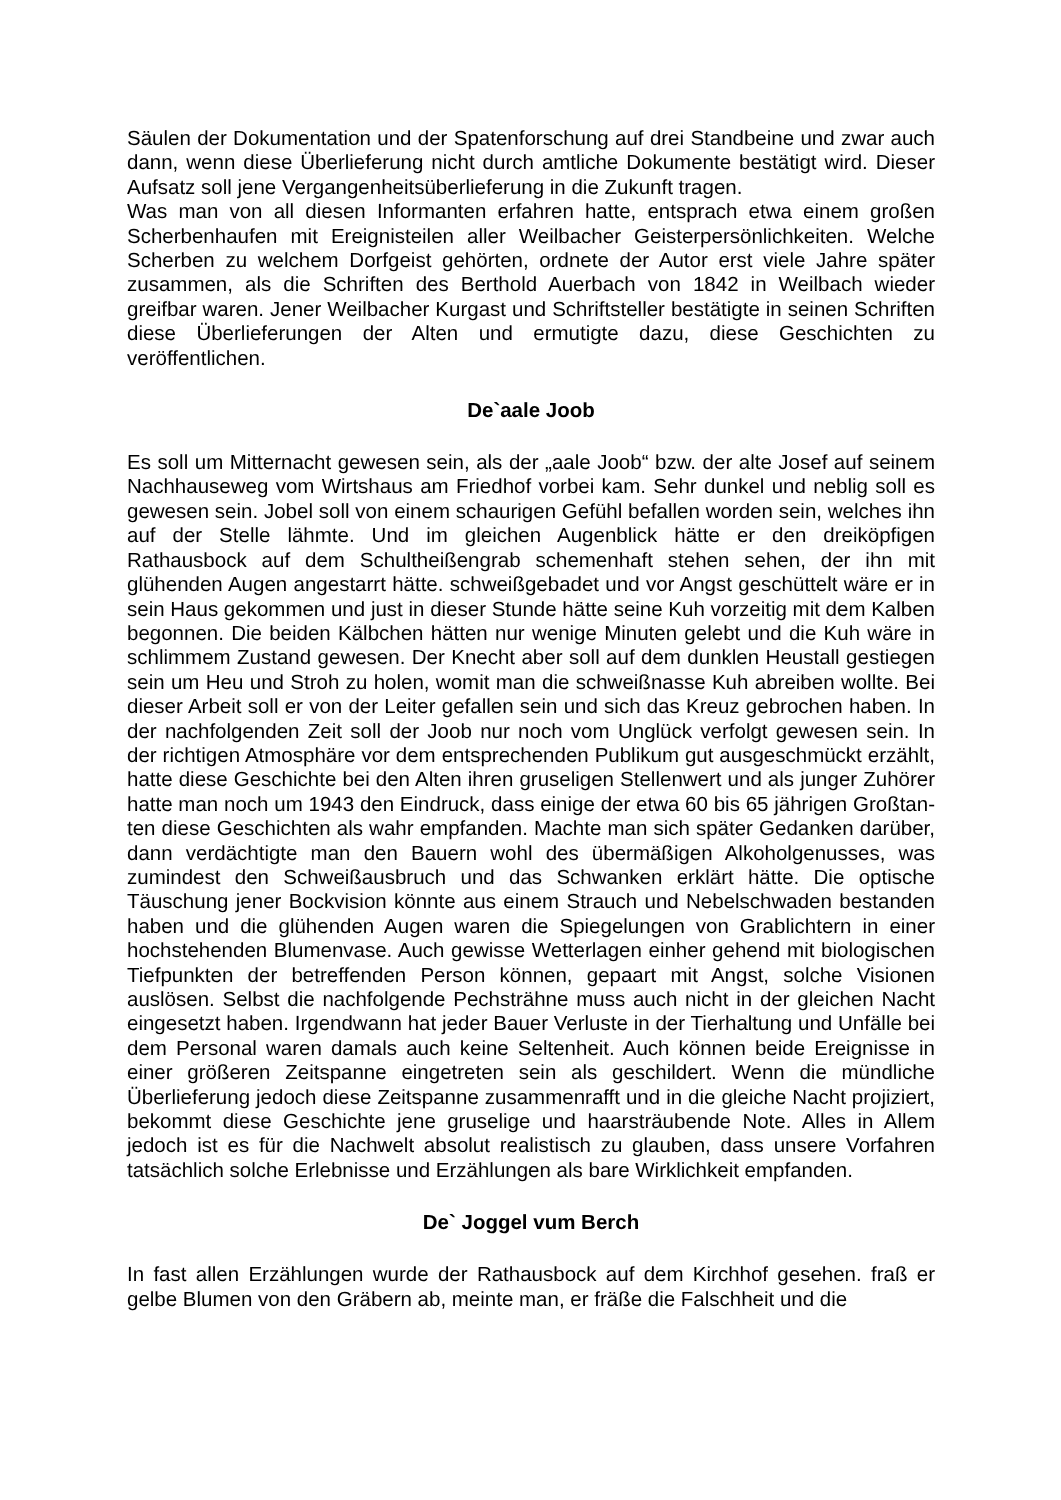Säulen der Dokumentation und der Spatenforschung auf drei Standbeine und zwar auch dann, wenn diese Überlieferung nicht durch amtliche Dokumente bestätigt wird. Dieser Aufsatz soll jene Vergangenheitsüberlieferung in die Zukunft tragen.
Was man von all diesen Informanten erfahren hatte, entsprach etwa einem großen Scherbenhaufen mit Ereignisteilen aller Weilbacher Geisterpersönlichkeiten. Welche Scherben zu welchem Dorfgeist gehörten, ordnete der Autor erst viele Jahre später zusammen, als die Schriften des Berthold Auerbach von 1842 in Weilbach wieder greifbar waren. Jener Weilbacher Kurgast und Schriftsteller bestätigte in seinen Schriften diese Überlieferungen der Alten und ermutigte dazu, diese Geschichten zu veröffentlichen.
De`aale Joob
Es soll um Mitternacht gewesen sein, als der „aale Joob“ bzw. der alte Josef auf seinem Nachhauseweg vom Wirtshaus am Friedhof vorbei kam. Sehr dunkel und neblig soll es gewesen sein. Jobel soll von einem schaurigen Gefühl befallen worden sein, welches ihn auf der Stelle lähmte. Und im gleichen Augenblick hätte er den dreiköpfigen Rathausbock auf dem Schultheißengrab schemenhaft stehen sehen, der ihn mit glühenden Augen angestarrt hätte. schweißgebadet und vor Angst geschüttelt wäre er in sein Haus gekommen und just in dieser Stunde hätte seine Kuh vorzeitig mit dem Kalben begonnen. Die beiden Kälbchen hätten nur wenige Minuten gelebt und die Kuh wäre in schlimmem Zustand gewesen. Der Knecht aber soll auf dem dunklen Heustall gestiegen sein um Heu und Stroh zu holen, womit man die schweißnasse Kuh abreiben wollte. Bei dieser Arbeit soll er von der Leiter gefallen sein und sich das Kreuz gebrochen haben. In der nachfolgenden Zeit soll der Joob nur noch vom Unglück verfolgt gewesen sein. In der richtigen Atmosphäre vor dem entsprechenden Publikum gut ausgeschmückt erzählt, hatte diese Geschichte bei den Alten ihren gruseligen Stellenwert und als junger Zuhörer hatte man noch um 1943 den Eindruck, dass einige der etwa 60 bis 65 jährigen Großtan- ten diese Geschichten als wahr empfanden. Machte man sich später Gedanken darüber, dann verdächtigte man den Bauern wohl des übermäßigen Alkoholgenusses, was zumindest den Schweißausbruch und das Schwanken erklärt hätte. Die optische Täuschung jener Bockvision könnte aus einem Strauch und Nebelschwaden bestanden haben und die glühenden Augen waren die Spiegelungen von Grablichtern in einer hochstehenden Blumenvase. Auch gewisse Wetterlagen einher gehend mit biologischen Tiefpunkten der betreffenden Person können, gepaart mit Angst, solche Visionen auslösen. Selbst die nachfolgende Pechsträhne muss auch nicht in der gleichen Nacht eingesetzt haben. Irgendwann hat jeder Bauer Verluste in der Tierhaltung und Unfälle bei dem Personal waren damals auch keine Seltenheit. Auch können beide Ereignisse in einer größeren Zeitspanne eingetreten sein als geschildert. Wenn die mündliche Überlieferung jedoch diese Zeitspanne zusammenrafft und in die gleiche Nacht projiziert, bekommt diese Geschichte jene gruselige und haarsträubende Note. Alles in Allem jedoch ist es für die Nachwelt absolut realistisch zu glauben, dass unsere Vorfahren tatsächlich solche Erlebnisse und Erzählungen als bare Wirklichkeit empfanden.
De` Joggel vum Berch
In fast allen Erzählungen wurde der Rathausbock auf dem Kirchhof gesehen. fraß er gelbe Blumen von den Gräbern ab, meinte man, er fräße die Falschheit und die